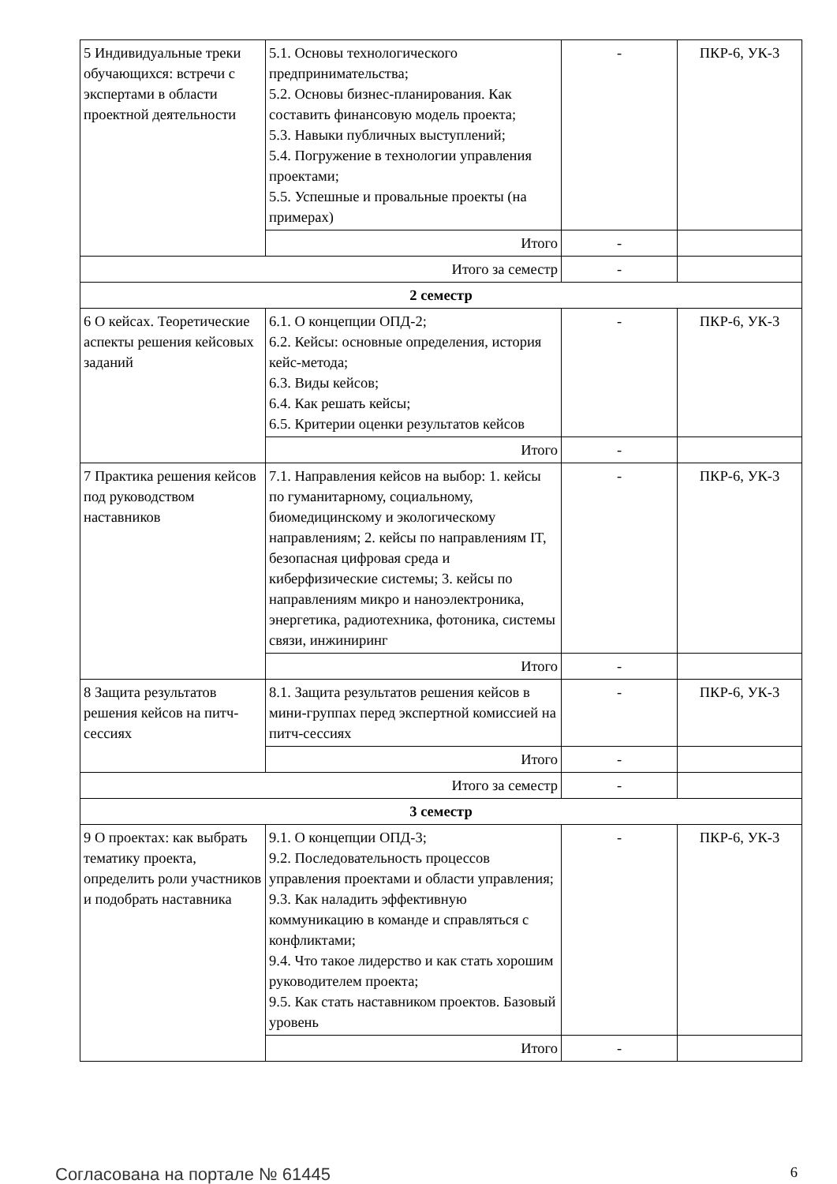| 5 Индивидуальные треки обучающихся: встречи с экспертами в области проектной деятельности | 5.1. Основы технологического предпринимательства; 5.2. Основы бизнес-планирования. Как составить финансовую модель проекта; 5.3. Навыки публичных выступлений; 5.4. Погружение в технологии управления проектами; 5.5. Успешные и провальные проекты (на примерах) | - | ПКР-6, УК-3 |
| | Итого | - | |
| Итого за семестр | | - | |
| 2 семестр | | | |
| 6 О кейсах. Теоретические аспекты решения кейсовых заданий | 6.1. О концепции ОПД-2; 6.2. Кейсы: основные определения, история кейс-метода; 6.3. Виды кейсов; 6.4. Как решать кейсы; 6.5. Критерии оценки результатов кейсов | - | ПКР-6, УК-3 |
| | Итого | - | |
| 7 Практика решения кейсов под руководством наставников | 7.1. Направления кейсов на выбор: 1. кейсы по гуманитарному, социальному, биомедицинскому и экологическому направлениям; 2. кейсы по направлениям IT, безопасная цифровая среда и киберфизические системы; 3. кейсы по направлениям микро и наноэлектроника, энергетика, радиотехника, фотоника, системы связи, инжиниринг | - | ПКР-6, УК-3 |
| | Итого | - | |
| 8 Защита результатов решения кейсов на питч-сессиях | 8.1. Защита результатов решения кейсов в мини-группах перед экспертной комиссией на питч-сессиях | - | ПКР-6, УК-3 |
| | Итого | - | |
| Итого за семестр | | - | |
| 3 семестр | | | |
| 9 О проектах: как выбрать тематику проекта, определить роли участников и подобрать наставника | 9.1. О концепции ОПД-3; 9.2. Последовательность процессов управления проектами и области управления; 9.3. Как наладить эффективную коммуникацию в команде и справляться с конфликтами; 9.4. Что такое лидерство и как стать хорошим руководителем проекта; 9.5. Как стать наставником проектов. Базовый уровень | - | ПКР-6, УК-3 |
| | Итого | - | |
Согласована на портале № 61445 6